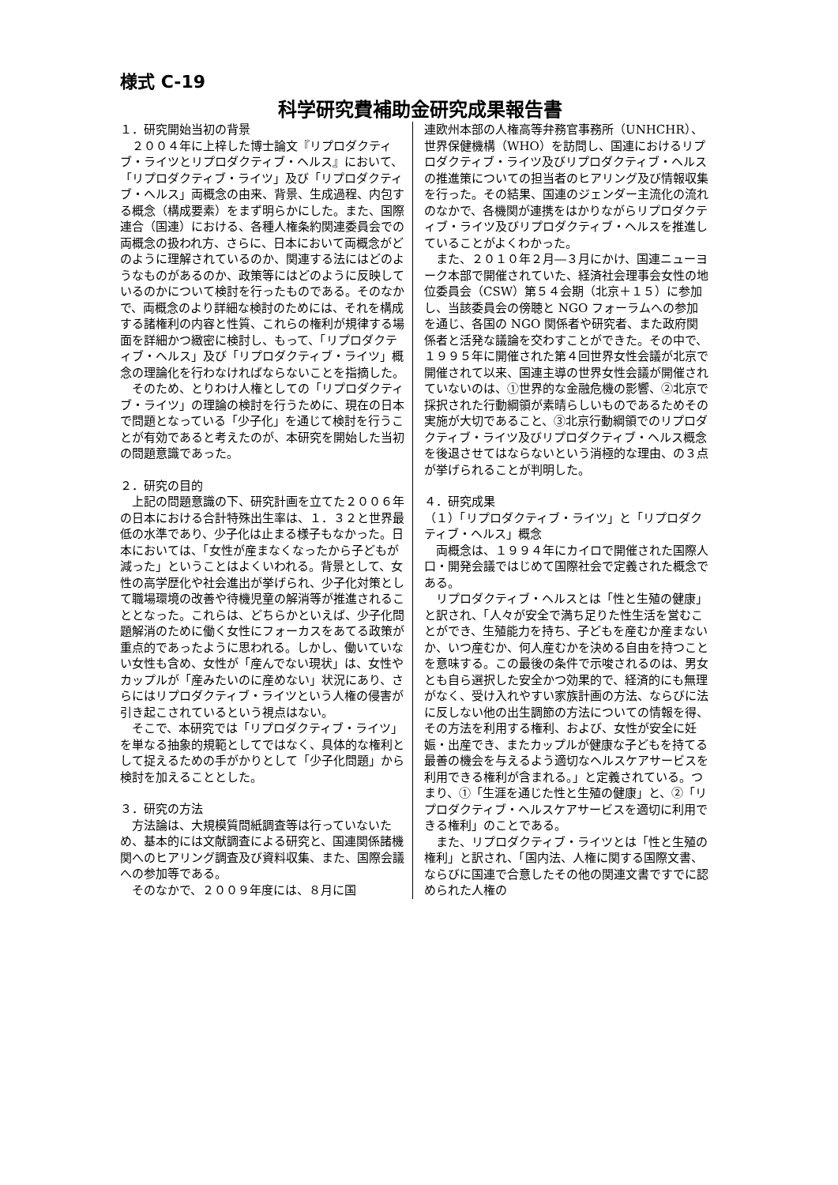様式 C-19
科学研究費補助金研究成果報告書
１．研究開始当初の背景
　２００４年に上梓した博士論文『リプロダクティブ・ライツとリプロダクティブ・ヘルス』において、「リプロダクティブ・ライツ」及び「リプロダクティブ・ヘルス」両概念の由来、背景、生成過程、内包する概念（構成要素）をまず明らかにした。また、国際連合（国連）における、各種人権条約関連委員会での両概念の扱われ方、さらに、日本において両概念がどのように理解されているのか、関連する法にはどのようなものがあるのか、政策等にはどのように反映しているのかについて検討を行ったものである。そのなかで、両概念のより詳細な検討のためには、それを構成する諸権利の内容と性質、これらの権利が規律する場面を詳細かつ緻密に検討し、もって、「リプロダクティブ・ヘルス」及び「リプロダクティブ・ライツ」概念の理論化を行わなければならないことを指摘した。
　そのため、とりわけ人権としての「リプロダクティブ・ライツ」の理論の検討を行うために、現在の日本で問題となっている「少子化」を通じて検討を行うことが有効であると考えたのが、本研究を開始した当初の問題意識であった。
２．研究の目的
　上記の問題意識の下、研究計画を立てた２００６年の日本における合計特殊出生率は、１．３２と世界最低の水準であり、少子化は止まる様子もなかった。日本においては、「女性が産まなくなったから子どもが減った」ということはよくいわれる。背景として、女性の高学歴化や社会進出が挙げられ、少子化対策として職場環境の改善や待機児童の解消等が推進されることとなった。これらは、どちらかといえば、少子化問題解消のために働く女性にフォーカスをあてる政策が重点的であったように思われる。しかし、働いていない女性も含め、女性が「産んでない現状」は、女性やカップルが「産みたいのに産めない」状況にあり、さらにはリプロダクティブ・ライツという人権の侵害が引き起こされているという視点はない。
　そこで、本研究では「リプロダクティブ・ライツ」を単なる抽象的規範としてではなく、具体的な権利として捉えるための手がかりとして「少子化問題」から検討を加えることとした。
３．研究の方法
　方法論は、大規模質問紙調査等は行っていないため、基本的には文献調査による研究と、国連関係諸機関へのヒアリング調査及び資料収集、また、国際会議への参加等である。
　そのなかで、２００９年度には、８月に国
連欧州本部の人権高等弁務官事務所（UNHCHR）、世界保健機構（WHO）を訪問し、国連におけるリプロダクティブ・ライツ及びリプロダクティブ・ヘルスの推進策についての担当者のヒアリング及び情報収集を行った。その結果、国連のジェンダー主流化の流れのなかで、各機関が連携をはかりながらリプロダクティブ・ライツ及びリプロダクティブ・ヘルスを推進していることがよくわかった。
　また、２０１０年２月―３月にかけ、国連ニューヨーク本部で開催されていた、経済社会理事会女性の地位委員会（CSW）第５４会期（北京＋１５）に参加し、当該委員会の傍聴と NGO フォーラムへの参加を通じ、各国の NGO 関係者や研究者、また政府関係者と活発な議論を交わすことができた。その中で、１９９５年に開催された第４回世界女性会議が北京で開催されて以来、国連主導の世界女性会議が開催されていないのは、①世界的な金融危機の影響、②北京で採択された行動綱領が素晴らしいものであるためその実施が大切であること、③北京行動綱領でのリプロダクティブ・ライツ及びリプロダクティブ・ヘルス概念を後退させてはならないという消極的な理由、の３点が挙げられることが判明した。
４．研究成果
（１）「リプロダクティブ・ライツ」と「リプロダクティブ・ヘルス」概念
　両概念は、１９９４年にカイロで開催された国際人口・開発会議ではじめて国際社会で定義された概念である。
　リプロダクティブ・ヘルスとは「性と生殖の健康」と訳され、「人々が安全で満ち足りた性生活を営むことができ、生殖能力を持ち、子どもを産むか産まないか、いつ産むか、何人産むかを決める自由を持つことを意味する。この最後の条件で示唆されるのは、男女とも自ら選択した安全かつ効果的で、経済的にも無理がなく、受け入れやすい家族計画の方法、ならびに法に反しない他の出生調節の方法についての情報を得、その方法を利用する権利、および、女性が安全に妊娠・出産でき、またカップルが健康な子どもを持てる最善の機会を与えるよう適切なヘルスケアサービスを利用できる権利が含まれる。」と定義されている。つまり、①「生涯を通じた性と生殖の健康」と、②「リプロダクティブ・ヘルスケアサービスを適切に利用できる権利」のことである。
　また、リプロダクティブ・ライツとは「性と生殖の権利」と訳され、「国内法、人権に関する国際文書、ならびに国連で合意したその他の関連文書ですでに認められた人権の